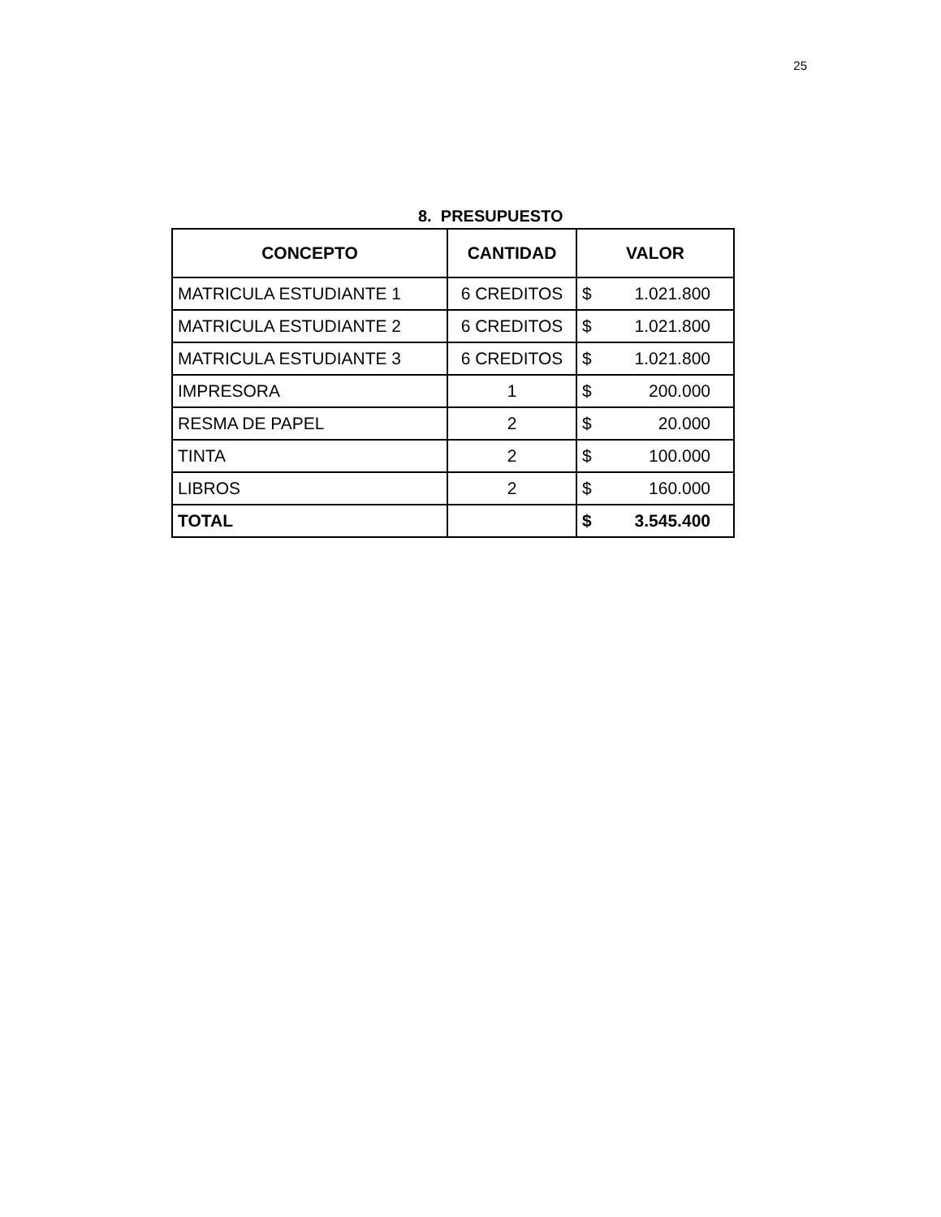25
8. PRESUPUESTO
| CONCEPTO | CANTIDAD | VALOR | |
| --- | --- | --- | --- |
| MATRICULA ESTUDIANTE 1 | 6 CREDITOS | $ | 1.021.800 |
| MATRICULA ESTUDIANTE 2 | 6 CREDITOS | $ | 1.021.800 |
| MATRICULA ESTUDIANTE 3 | 6 CREDITOS | $ | 1.021.800 |
| IMPRESORA | 1 | $ | 200.000 |
| RESMA DE PAPEL | 2 | $ | 20.000 |
| TINTA | 2 | $ | 100.000 |
| LIBROS | 2 | $ | 160.000 |
| TOTAL | | $ | 3.545.400 |